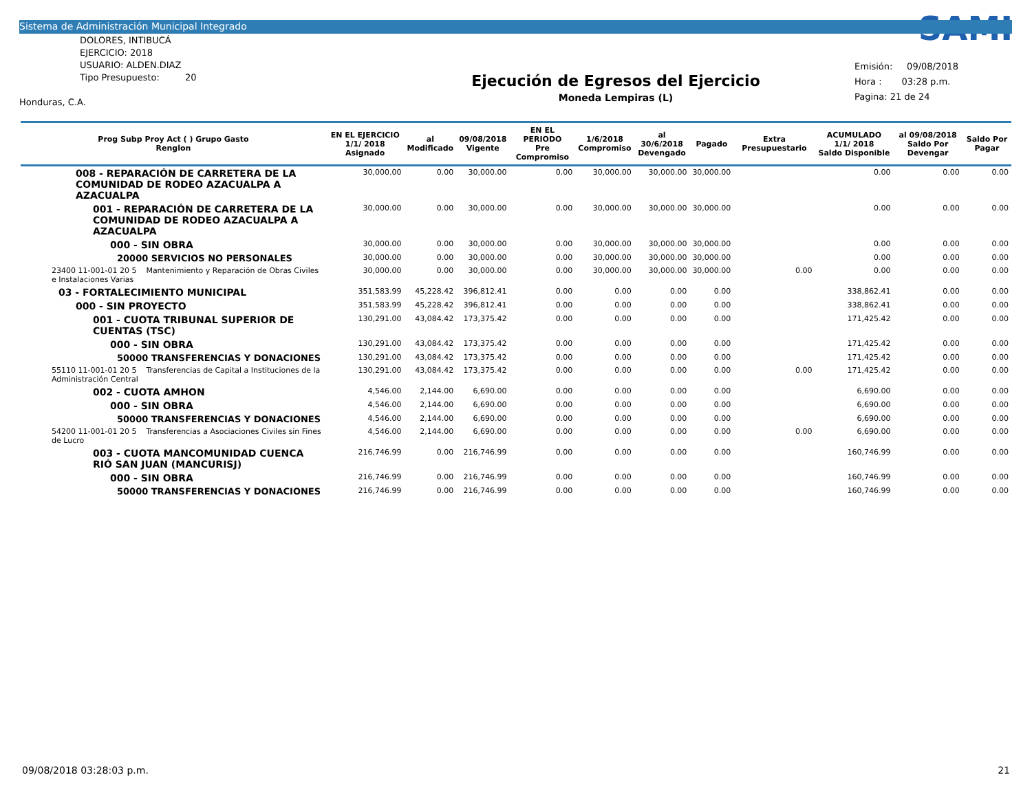Sistema de Administración Municipal Integrado
DOLORES, INTIBUCÁ
EJERCICIO: 2018
USUARIO: ALDEN.DIAZ
Tipo Presupuesto: 20
Honduras, C.A.
Ejecución de Egresos del Ejercicio
Moneda Lempiras (L)
SAMI
Emisión: 09/08/2018
Hora : 03:28 p.m.
Pagina: 21 de 24
| Prog Subp Proy Act ( ) Grupo Gasto Renglon | EN EL EJERCICIO 1/1/ 2018 Asignado | al Modificado | 09/08/2018 Vigente | EN EL PERIODO Pre Compromiso | 1/6/2018 Compromiso | al 30/6/2018 Devengado | Pagado | Extra Presupuestario | ACUMULADO 1/1/ 2018 Saldo Disponible | al 09/08/2018 Saldo Por Devengar | Saldo Por Pagar |
| --- | --- | --- | --- | --- | --- | --- | --- | --- | --- | --- | --- |
| 008 - REPARACIÓN DE CARRETERA DE LA COMUNIDAD DE RODEO AZACUALPA A AZACUALPA | 30,000.00 | 0.00 | 30,000.00 | 0.00 | 30,000.00 | 30,000.00 | 30,000.00 | | 0.00 | 0.00 | 0.00 |
| 001 - REPARACIÓN DE CARRETERA DE LA COMUNIDAD DE RODEO AZACUALPA A AZACUALPA | 30,000.00 | 0.00 | 30,000.00 | 0.00 | 30,000.00 | 30,000.00 | 30,000.00 | | 0.00 | 0.00 | 0.00 |
| 000 - SIN OBRA | 30,000.00 | 0.00 | 30,000.00 | 0.00 | 30,000.00 | 30,000.00 | 30,000.00 | | 0.00 | 0.00 | 0.00 |
| 20000 SERVICIOS NO PERSONALES | 30,000.00 | 0.00 | 30,000.00 | 0.00 | 30,000.00 | 30,000.00 | 30,000.00 | | 0.00 | 0.00 | 0.00 |
| 23400 11-001-01 20 5 Mantenimiento y Reparación de Obras Civiles e Instalaciones Varias | 30,000.00 | 0.00 | 30,000.00 | 0.00 | 30,000.00 | 30,000.00 | 30,000.00 | 0.00 | 0.00 | 0.00 | 0.00 |
| 03 - FORTALECIMIENTO MUNICIPAL | 351,583.99 | 45,228.42 | 396,812.41 | 0.00 | 0.00 | 0.00 | 0.00 | | 338,862.41 | 0.00 | 0.00 |
| 000 - SIN PROYECTO | 351,583.99 | 45,228.42 | 396,812.41 | 0.00 | 0.00 | 0.00 | 0.00 | | 338,862.41 | 0.00 | 0.00 |
| 001 - CUOTA TRIBUNAL SUPERIOR DE CUENTAS (TSC) | 130,291.00 | 43,084.42 | 173,375.42 | 0.00 | 0.00 | 0.00 | 0.00 | | 171,425.42 | 0.00 | 0.00 |
| 000 - SIN OBRA | 130,291.00 | 43,084.42 | 173,375.42 | 0.00 | 0.00 | 0.00 | 0.00 | | 171,425.42 | 0.00 | 0.00 |
| 50000 TRANSFERENCIAS Y DONACIONES | 130,291.00 | 43,084.42 | 173,375.42 | 0.00 | 0.00 | 0.00 | 0.00 | | 171,425.42 | 0.00 | 0.00 |
| 55110 11-001-01 20 5 Transferencias de Capital a Instituciones de la Administración Central | 130,291.00 | 43,084.42 | 173,375.42 | 0.00 | 0.00 | 0.00 | 0.00 | 0.00 | 171,425.42 | 0.00 | 0.00 |
| 002 - CUOTA AMHON | 4,546.00 | 2,144.00 | 6,690.00 | 0.00 | 0.00 | 0.00 | 0.00 | | 6,690.00 | 0.00 | 0.00 |
| 000 - SIN OBRA | 4,546.00 | 2,144.00 | 6,690.00 | 0.00 | 0.00 | 0.00 | 0.00 | | 6,690.00 | 0.00 | 0.00 |
| 50000 TRANSFERENCIAS Y DONACIONES | 4,546.00 | 2,144.00 | 6,690.00 | 0.00 | 0.00 | 0.00 | 0.00 | | 6,690.00 | 0.00 | 0.00 |
| 54200 11-001-01 20 5 Transferencias a Asociaciones Civiles sin Fines de Lucro | 4,546.00 | 2,144.00 | 6,690.00 | 0.00 | 0.00 | 0.00 | 0.00 | 0.00 | 6,690.00 | 0.00 | 0.00 |
| 003 - CUOTA MANCOMUNIDAD CUENCA RIÓ SAN JUAN (MANCURISJ) | 216,746.99 | 0.00 | 216,746.99 | 0.00 | 0.00 | 0.00 | 0.00 | | 160,746.99 | 0.00 | 0.00 |
| 000 - SIN OBRA | 216,746.99 | 0.00 | 216,746.99 | 0.00 | 0.00 | 0.00 | 0.00 | | 160,746.99 | 0.00 | 0.00 |
| 50000 TRANSFERENCIAS Y DONACIONES | 216,746.99 | 0.00 | 216,746.99 | 0.00 | 0.00 | 0.00 | 0.00 | | 160,746.99 | 0.00 | 0.00 |
09/08/2018 03:28:03 p.m. 21